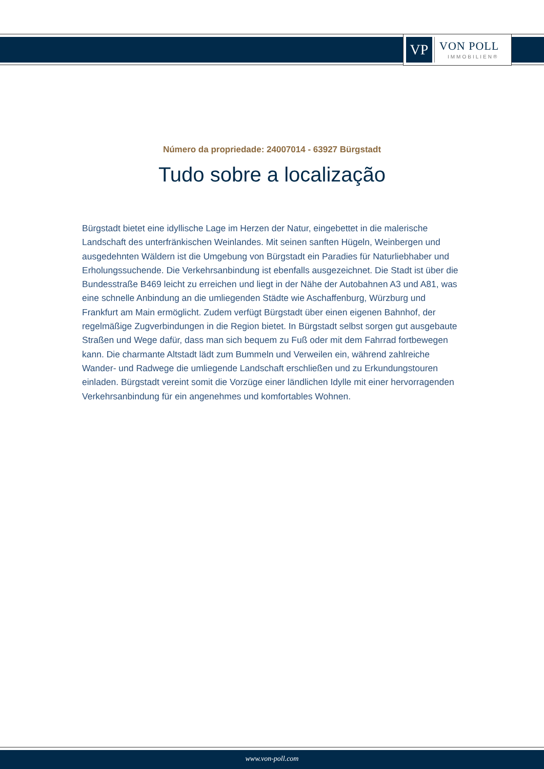VP VON POLL
IMMOBILIEN®
Número da propriedade: 24007014 - 63927 Bürgstadt
Tudo sobre a localização
Bürgstadt bietet eine idyllische Lage im Herzen der Natur, eingebettet in die malerische Landschaft des unterfränkischen Weinlandes. Mit seinen sanften Hügeln, Weinbergen und ausgedehnten Wäldern ist die Umgebung von Bürgstadt ein Paradies für Naturliebhaber und Erholungssuchende. Die Verkehrsanbindung ist ebenfalls ausgezeichnet. Die Stadt ist über die Bundesstraße B469 leicht zu erreichen und liegt in der Nähe der Autobahnen A3 und A81, was eine schnelle Anbindung an die umliegenden Städte wie Aschaffenburg, Würzburg und Frankfurt am Main ermöglicht. Zudem verfügt Bürgstadt über einen eigenen Bahnhof, der regelmäßige Zugverbindungen in die Region bietet. In Bürgstadt selbst sorgen gut ausgebaute Straßen und Wege dafür, dass man sich bequem zu Fuß oder mit dem Fahrrad fortbewegen kann. Die charmante Altstadt lädt zum Bummeln und Verweilen ein, während zahlreiche Wander- und Radwege die umliegende Landschaft erschließen und zu Erkundungstouren einladen. Bürgstadt vereint somit die Vorzüge einer ländlichen Idylle mit einer hervorragenden Verkehrsanbindung für ein angenehmes und komfortables Wohnen.
www.von-poll.com